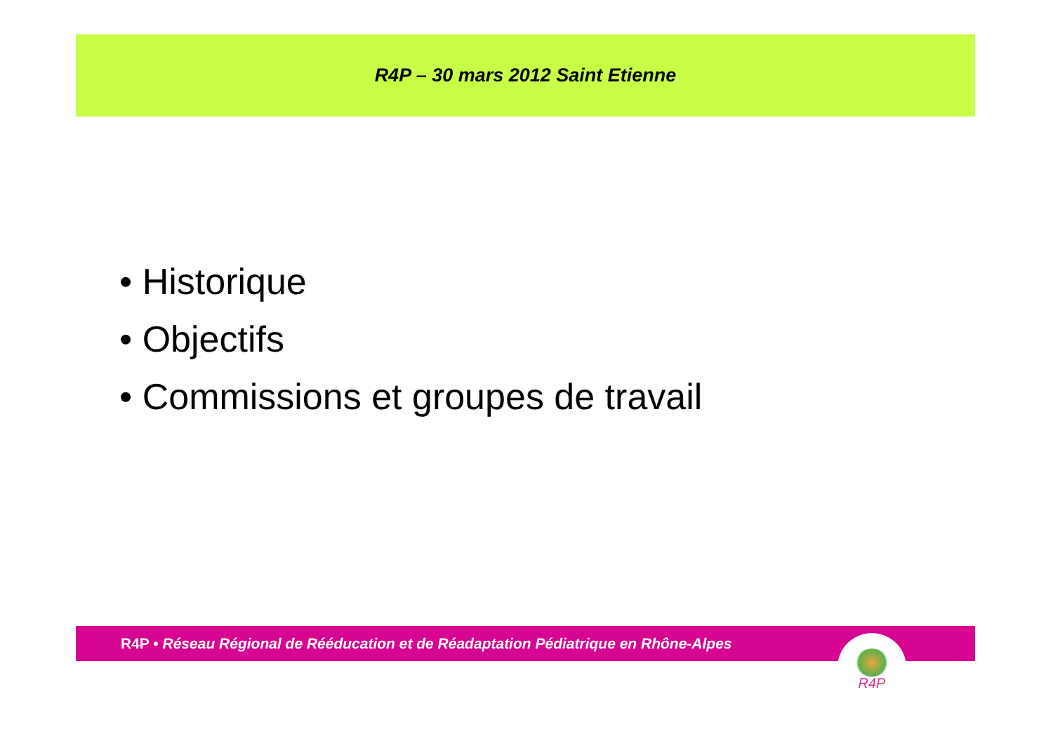R4P – 30 mars 2012 Saint Etienne
• Historique
• Objectifs
• Commissions et groupes de travail
R4P • Réseau Régional de Rééducation et de Réadaptation Pédiatrique en Rhône-Alpes
R4P